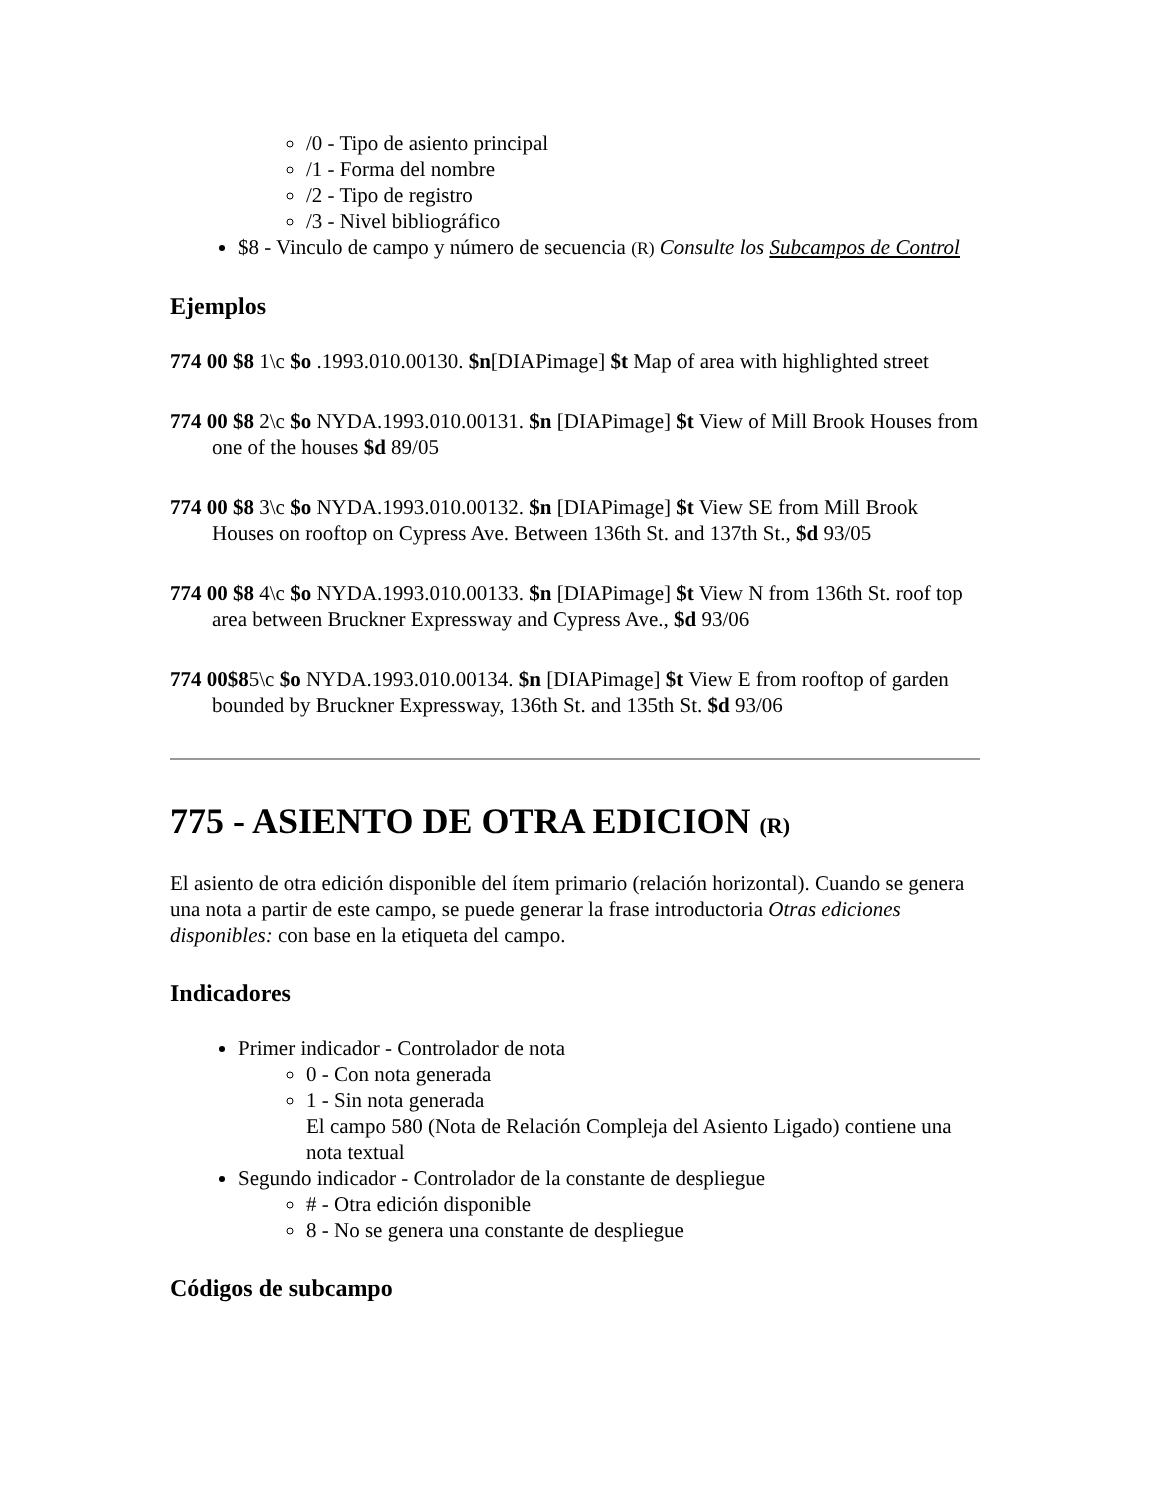/0 - Tipo de asiento principal
/1 - Forma del nombre
/2 - Tipo de registro
/3 - Nivel bibliográfico
$8 - Vinculo de campo y número de secuencia (R) Consulte los Subcampos de Control
Ejemplos
774 00 $8 1\c $o .1993.010.00130. $n[DIAPimage] $t Map of area with highlighted street
774 00 $8 2\c $o NYDA.1993.010.00131. $n [DIAPimage] $t View of Mill Brook Houses from one of the houses $d 89/05
774 00 $8 3\c $o NYDA.1993.010.00132. $n [DIAPimage] $t View SE from Mill Brook Houses on rooftop on Cypress Ave. Between 136th St. and 137th St., $d 93/05
774 00 $8 4\c $o NYDA.1993.010.00133. $n [DIAPimage] $t View N from 136th St. roof top area between Bruckner Expressway and Cypress Ave., $d 93/06
774 00$85\c $o NYDA.1993.010.00134. $n [DIAPimage] $t View E from rooftop of garden bounded by Bruckner Expressway, 136th St. and 135th St. $d 93/06
775 - ASIENTO DE OTRA EDICION (R)
El asiento de otra edición disponible del ítem primario (relación horizontal). Cuando se genera una nota a partir de este campo, se puede generar la frase introductoria Otras ediciones disponibles: con base en la etiqueta del campo.
Indicadores
Primer indicador - Controlador de nota
0 - Con nota generada
1 - Sin nota generada
El campo 580 (Nota de Relación Compleja del Asiento Ligado) contiene una nota textual
Segundo indicador - Controlador de la constante de despliegue
# - Otra edición disponible
8 - No se genera una constante de despliegue
Códigos de subcampo